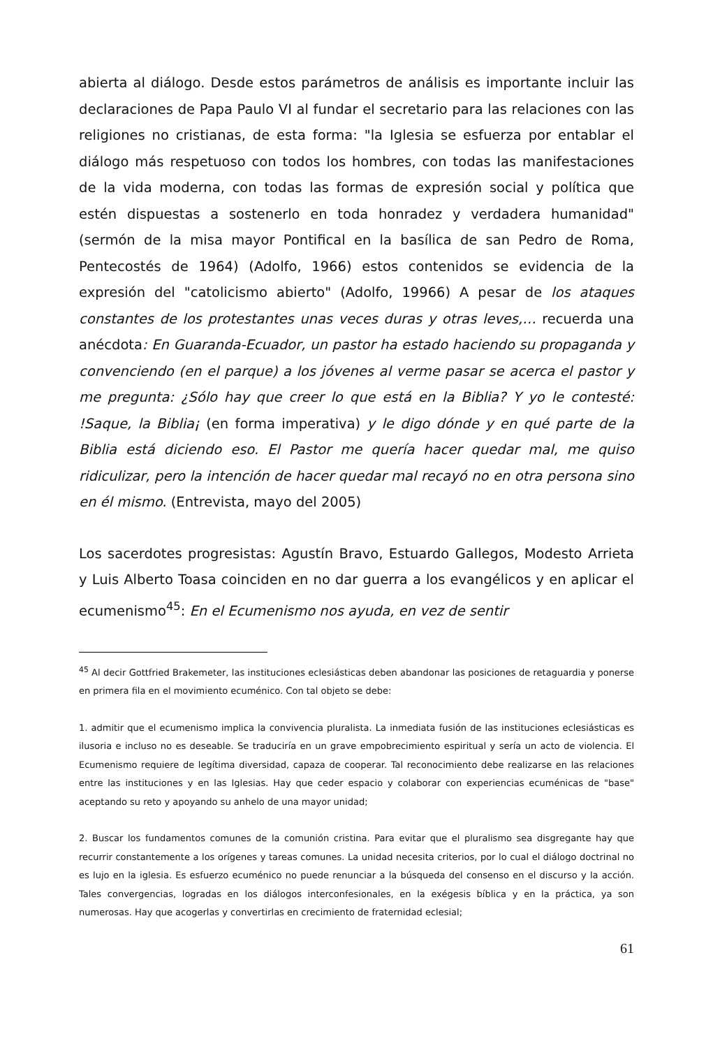abierta al diálogo. Desde estos parámetros de análisis es importante incluir las declaraciones de Papa Paulo VI al fundar el secretario para las relaciones con las religiones no cristianas, de esta forma: "la Iglesia se esfuerza por entablar el diálogo más respetuoso con todos los hombres, con todas las manifestaciones de la vida moderna, con todas las formas de expresión social y política que estén dispuestas a sostenerlo en toda honradez y verdadera humanidad" (sermón de la misa mayor Pontifical en la basílica de san Pedro de Roma, Pentecostés de 1964) (Adolfo, 1966) estos contenidos se evidencia de la expresión del "catolicismo abierto" (Adolfo, 19966) A pesar de los ataques constantes de los protestantes unas veces duras y otras leves,… recuerda una anécdota: En Guaranda-Ecuador, un pastor ha estado haciendo su propaganda y convenciendo (en el parque) a los jóvenes al verme pasar se acerca el pastor y me pregunta: ¿Sólo hay que creer lo que está en la Biblia? Y yo le contesté: !Saque, la Biblia¡ (en forma imperativa) y le digo dónde y en qué parte de la Biblia está diciendo eso. El Pastor me quería hacer quedar mal, me quiso ridiculizar, pero la intención de hacer quedar mal recayó no en otra persona sino en él mismo. (Entrevista, mayo del 2005)
Los sacerdotes progresistas: Agustín Bravo, Estuardo Gallegos, Modesto Arrieta y Luis Alberto Toasa coinciden en no dar guerra a los evangélicos y en aplicar el ecumenismo<sup>45</sup>: En el Ecumenismo nos ayuda, en vez de sentir
<sup>45</sup> Al decir Gottfried Brakemeter, las instituciones eclesiásticas deben abandonar las posiciones de retaguardia y ponerse en primera fila en el movimiento ecuménico. Con tal objeto se debe:
1. admitir que el ecumenismo implica la convivencia pluralista. La inmediata fusión de las instituciones eclesiásticas es ilusoria e incluso no es deseable. Se traduciría en un grave empobrecimiento espiritual y sería un acto de violencia. El Ecumenismo requiere de legítima diversidad, capaza de cooperar. Tal reconocimiento debe realizarse en las relaciones entre las instituciones y en las Iglesias. Hay que ceder espacio y colaborar con experiencias ecuménicas de "base" aceptando su reto y apoyando su anhelo de una mayor unidad;
2. Buscar los fundamentos comunes de la comunión cristina. Para evitar que el pluralismo sea disgregante hay que recurrir constantemente a los orígenes y tareas comunes. La unidad necesita criterios, por lo cual el diálogo doctrinal no es lujo en la iglesia. Es esfuerzo ecuménico no puede renunciar a la búsqueda del consenso en el discurso y la acción. Tales convergencias, logradas en los diálogos interconfesionales, en la exégesis bíblica y en la práctica, ya son numerosas. Hay que acogerlas y convertirlas en crecimiento de fraternidad eclesial;
61